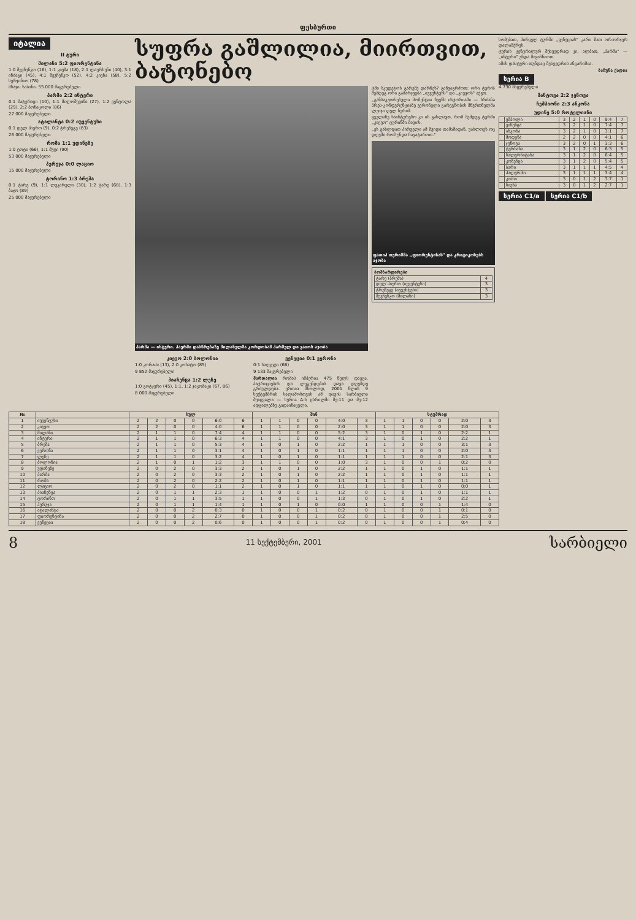ფეხბურთი
იტალია
II ტური
მილანი 5:2 ფიორენტინა
1:0 შევჩენკო (16), 1:1 კიეზა (18), 2:1 ლაურსენი (40), 3:1 ინძაგი (45), 4:1 შევჩენკო (52), 4:2 კიეზა (58), 5:2 სერჯინიო (78)
მსაჯი: საბინი. 55 000 მაყურებელი
პარმა 2:2 ინტერი
0:1 მატერაცი (10), 1:1 მილოშევიჩი (27), 1:2 ვენტოლა (29), 2:2 ბონაცოლი (86)
27 000 მაყურებელი
ატალანტა 0:2 იუვენტუსი
0:1 დელ პიერო (9), 0:2 ტრეზეგე (83)
26 000 მაყურებელი
რომა 1:1 უდინეზე
1:0 ტოტი (66), 1:1 მუცი (90)
53 000 მაყურებელი
პერუჯა 0:0 ლაციო
15 000 მაყურებელი
ტორინო 1:3 ბრეშა
0:1 ტარე (9), 1:1 ლუკარელი (30), 1:2 ტარე (68), 1:3 ბაჯო (89)
25 000 მაყურებელი
სუფრა გაშლილია, მიირთვით, ბატონებო
პარმა — ინტერი. ჰაერში დასწრებაზე მილანელმა კორდობამ პარმელ დი ვაიოს აჯობა
კიევო 2:0 ბოლონია
1:0 კორაძი (13), 2:0 კოსატო (85)
9 852 მაყურებელი
პიაჩენცა 1:2 ლეჩე
1:0 გოტჯერი (45), 1:1, 1:2 ჯაკომაცი (67, 86)
8 000 მაყურებელი
ვენეცია 0:1 ვერონა
0:1 საღვეტი (68)
9 133 მაყურებელი
მართალია რომის იმპერია 475 წელს დაეცა, პატრიციების და ლეგენდების დავა დღემდე გრძელდება. ერთია მხოლოდ, 2001 წლის 9 სექტემბრის სალამოსთვის ამ დავის სარბიელი შეიცვალა — სერია A-ს ცხრილში მე-11 და მე-12 ადგილებზე გადაინაცვლა.
ტში სკუდეტოს გარეშე დარჩეს? განვაგრძოთ: ორი ტურის შემდეგ ორი გამარჯვება „იუვენტუსს" და „კიევოს" აქვთ.
„განსაკუთრებული მომენტია ჩვენს ისტორიაში — ბრძანა პრეს-კონფერენციაზე ვერონელი გარეგნობის მწვრთნელმა ლუიჯი დელ ნერიმ.
ყველაზე საინტერესო კი ის გახლავთ, რომ შემდეგ ტურში „კიევო" ტურინში მიდის.
„ეს გახლდათ პირველი ამ შვიდი თამაშიდან, უახლოეს ოც დღეში რომ უნდა ჩავატაროთ."
ფათიჰ თერიმმა „ფიორენტინას" და კრიტიკოსებს აჯობა
ბომბარდირები
| ტარე (ბრეშა) | 4 |
| დელ პიერო (იუვენტუსი) | 3 |
| ტრეზეგე (იუვენტუსი) | 3 |
| შევჩენკო (მილანი) | 3 |
სომებათ, პირველ ტურში „ვენეციას" კარი მათ ორ-ორჯერ დალაშქრეს.
ტურის ცენტრალურ შეხვედრად კი, ალბათ, „პარმა" — „ინტერი" უნდა მივიჩნიოთ.
ამის დასტური თუნდაც შეხვედრის ანგარიშია.
ბაჩუნა ქადია
სერია B
4 730 მაყურებელი
მანტოვა 2:2 ჯენოვა
ჩემპიონი 2:3 ანკონა
უდინე 5:0 როტელიანი
| | ემპოლი | 3 | 2 | 1 | 0 | 9:4 | 7 |
| | ვიჩენცა | 3 | 2 | 1 | 0 | 7:4 | 7 |
| | ანკონა | 3 | 2 | 1 | 0 | 3:1 | 7 |
| | მოდენა | 2 | 2 | 0 | 0 | 4:1 | 6 |
| | ჯენოვა | 3 | 2 | 0 | 1 | 3:3 | 6 |
| | ტერნანა | 3 | 1 | 2 | 0 | 6:3 | 5 |
| | სალერნიტანა | 3 | 1 | 2 | 0 | 6:4 | 5 |
| | კოზენცა | 3 | 1 | 2 | 0 | 5:4 | 5 |
| | ბარი | 3 | 1 | 1 | 1 | 4:5 | 4 |
| | პალერმო | 3 | 1 | 1 | 1 | 3:4 | 4 |
| | კომო | 3 | 0 | 1 | 2 | 3:7 | 1 |
| | სიენა | 3 | 0 | 1 | 2 | 2:7 | 1 |
სერია C1/a სერია C1/b
| № | | სულ | | | | | | შინ | | | | | | სტუმრად | | | | | |
| --- | --- | --- | --- | --- | --- | --- | --- | --- | --- | --- | --- | --- | --- | --- | --- | --- | --- | --- | --- |
| 1 | იუვენტუსი | 2 | 2 | 0 | 0 | 6:0 | 6 | 1 | 1 | 0 | 0 | 4:0 | 3 | 1 | 1 | 0 | 0 | 2:0 | 3 |
| 2 | კიევო | 2 | 2 | 0 | 0 | 4:0 | 6 | 1 | 1 | 0 | 0 | 2:0 | 3 | 1 | 1 | 0 | 0 | 2:0 | 3 |
| 3 | მილანი | 2 | 1 | 1 | 0 | 7:4 | 4 | 1 | 1 | 0 | 0 | 5:2 | 3 | 1 | 0 | 1 | 0 | 2:2 | 1 |
| 4 | ინტერი | 2 | 1 | 1 | 0 | 6:3 | 4 | 1 | 1 | 0 | 0 | 4:1 | 3 | 1 | 0 | 1 | 0 | 2:2 | 1 |
| 5 | ბრეშა | 2 | 1 | 1 | 0 | 5:3 | 4 | 1 | 0 | 1 | 0 | 2:2 | 1 | 1 | 1 | 0 | 0 | 3:1 | 3 |
| 6 | ვერონა | 2 | 1 | 1 | 0 | 3:1 | 4 | 1 | 0 | 1 | 0 | 1:1 | 1 | 1 | 1 | 0 | 0 | 2:0 | 3 |
| 7 | ლეჩე | 2 | 1 | 1 | 0 | 3:2 | 4 | 1 | 0 | 1 | 0 | 1:1 | 1 | 1 | 1 | 0 | 0 | 2:1 | 3 |
| 8 | ბოლონია | 2 | 1 | 0 | 1 | 1:2 | 3 | 1 | 1 | 0 | 0 | 1:0 | 3 | 1 | 0 | 0 | 1 | 0:2 | 0 |
| 9 | უდინეზე | 2 | 0 | 2 | 0 | 3:3 | 2 | 1 | 0 | 1 | 0 | 2:2 | 1 | 1 | 0 | 1 | 0 | 1:1 | 1 |
| 10 | პარმა | 2 | 0 | 2 | 0 | 3:3 | 2 | 1 | 0 | 1 | 0 | 2:2 | 1 | 1 | 0 | 1 | 0 | 1:1 | 1 |
| 11 | რომა | 2 | 0 | 2 | 0 | 2:2 | 2 | 1 | 0 | 1 | 0 | 1:1 | 1 | 1 | 0 | 1 | 0 | 1:1 | 1 |
| 12 | ლაციო | 2 | 0 | 2 | 0 | 1:1 | 2 | 1 | 0 | 1 | 0 | 1:1 | 1 | 1 | 0 | 1 | 0 | 0:0 | 1 |
| 13 | პიაჩენცა | 2 | 0 | 1 | 1 | 2:3 | 1 | 1 | 0 | 0 | 1 | 1:2 | 0 | 1 | 0 | 1 | 0 | 1:1 | 1 |
| 14 | ტორინო | 2 | 0 | 1 | 1 | 3:5 | 1 | 1 | 0 | 0 | 1 | 1:3 | 0 | 1 | 0 | 1 | 0 | 2:2 | 1 |
| 15 | პერუჯა | 2 | 0 | 1 | 1 | 1:4 | 1 | 1 | 0 | 1 | 0 | 0:0 | 1 | 1 | 0 | 0 | 1 | 1:4 | 0 |
| 16 | ატალანტა | 2 | 0 | 0 | 2 | 0:3 | 0 | 1 | 0 | 0 | 1 | 0:2 | 0 | 1 | 0 | 0 | 1 | 0:1 | 0 |
| 17 | ფიორენტინა | 2 | 0 | 0 | 2 | 2:7 | 0 | 1 | 0 | 0 | 1 | 0:2 | 0 | 1 | 0 | 0 | 1 | 2:5 | 0 |
| 18 | ვენეცია | 2 | 0 | 0 | 2 | 0:6 | 0 | 1 | 0 | 0 | 1 | 0:2 | 0 | 1 | 0 | 0 | 1 | 0:4 | 0 |
8 11 სექტემბერი, 2001 სარბიელი